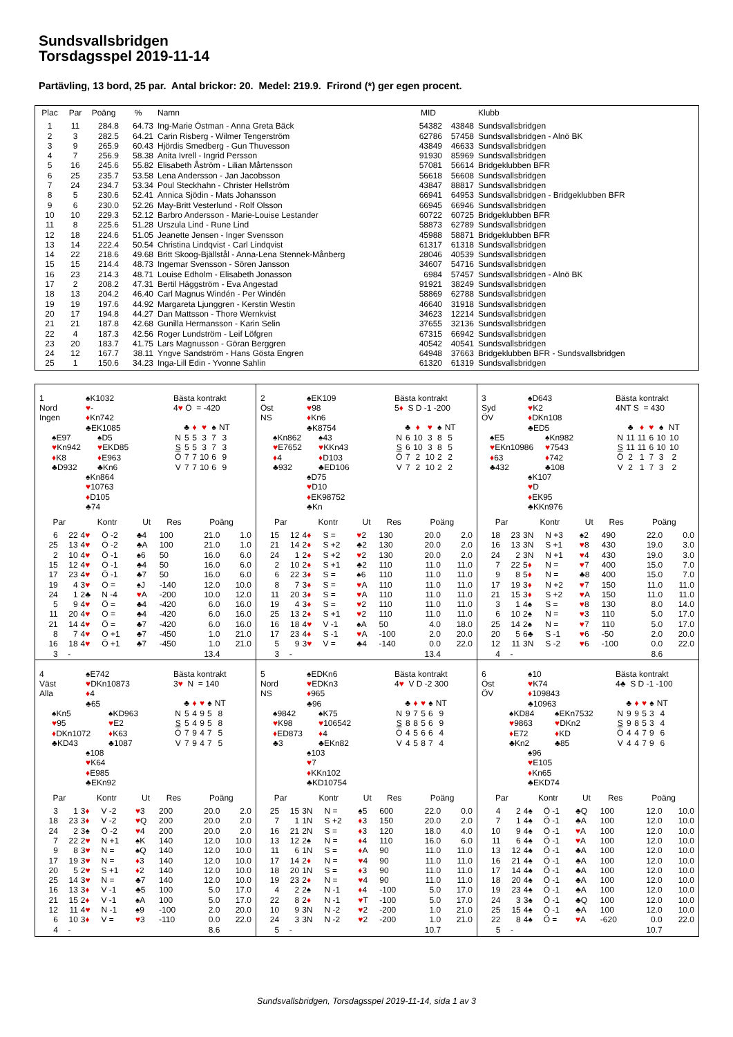Sundsvallsbridgen
Torsdagsspel 2019-11-14
Partävling, 13 bord, 25 par. Antal brickor: 20. Medel: 219.9. Frirond (*) ger egen procent.
| Plac | Par | Poäng | % | Namn | MID | | Klubb |
| --- | --- | --- | --- | --- | --- | --- | --- |
| 1 | 11 | 284.8 | 64.73 | Ing-Marie Östman - Anna Greta Bäck | 54382 | 43848 | Sundsvallsbridgen |
| 2 | 3 | 282.5 | 64.21 | Carin Risberg - Wilmer Tengerström | 62786 | 57458 | Sundsvallsbridgen - Alnö BK |
| 3 | 9 | 265.9 | 60.43 | Hjördis Smedberg - Gun Thuvesson | 43849 | 46633 | Sundsvallsbridgen |
| 4 | 7 | 256.9 | 58.38 | Anita Ivrell - Ingrid Persson | 91930 | 85969 | Sundsvallsbridgen |
| 5 | 16 | 245.6 | 55.82 | Elisabeth Åström - Lilian Mårtensson | 57081 | 56614 | Bridgeklubben BFR |
| 6 | 25 | 235.7 | 53.58 | Lena Andersson - Jan Jacobsson | 56618 | 56608 | Sundsvallsbridgen |
| 7 | 24 | 234.7 | 53.34 | Poul Steckhahn - Christer Hellström | 43847 | 88817 | Sundsvallsbridgen |
| 8 | 5 | 230.6 | 52.41 | Annica Sjödin - Mats Johansson | 66941 | 64953 | Sundsvallsbridgen - Bridgeklubben BFR |
| 9 | 6 | 230.0 | 52.26 | May-Britt Vesterlund - Rolf Olsson | 66945 | 66946 | Sundsvallsbridgen |
| 10 | 10 | 229.3 | 52.12 | Barbro Andersson - Marie-Louise Lestander | 60722 | 60725 | Bridgeklubben BFR |
| 11 | 8 | 225.6 | 51.28 | Urszula Lind - Rune Lind | 58873 | 62789 | Sundsvallsbridgen |
| 12 | 18 | 224.6 | 51.05 | Jeanette Jensen - Inger Svensson | 45988 | 58871 | Bridgeklubben BFR |
| 13 | 14 | 222.4 | 50.54 | Christina Lindqvist - Carl Lindqvist | 61317 | 61318 | Sundsvallsbridgen |
| 14 | 22 | 218.6 | 49.68 | Britt Skoog-Bjällstål - Anna-Lena Stennek-Månberg | 28046 | 40539 | Sundsvallsbridgen |
| 15 | 15 | 214.4 | 48.73 | Ingemar Svensson - Sören Jansson | 34607 | 54716 | Sundsvallsbridgen |
| 16 | 23 | 214.3 | 48.71 | Louise Edholm - Elisabeth Jonasson | 6984 | 57457 | Sundsvallsbridgen - Alnö BK |
| 17 | 2 | 208.2 | 47.31 | Bertil Häggström - Eva Angestad | 91921 | 38249 | Sundsvallsbridgen |
| 18 | 13 | 204.2 | 46.40 | Carl Magnus Windén - Per Windén | 58869 | 62788 | Sundsvallsbridgen |
| 19 | 19 | 197.6 | 44.92 | Margareta Ljunggren - Kerstin Westin | 46640 | 31918 | Sundsvallsbridgen |
| 20 | 17 | 194.8 | 44.27 | Dan Mattsson - Thore Wernkvist | 34623 | 12214 | Sundsvallsbridgen |
| 21 | 21 | 187.8 | 42.68 | Gunilla Hermansson - Karin Selin | 37655 | 32136 | Sundsvallsbridgen |
| 22 | 4 | 187.3 | 42.56 | Roger Lundström - Leif Löfgren | 67315 | 66942 | Sundsvallsbridgen |
| 23 | 20 | 183.7 | 41.75 | Lars Magnusson - Göran Berggren | 40542 | 40541 | Sundsvallsbridgen |
| 24 | 12 | 167.7 | 38.11 | Yngve Sandström - Hans Gösta Engren | 64948 | 37663 | Bridgeklubben BFR - Sundsvallsbridgen |
| 25 | 1 | 150.6 | 34.23 | Inga-Lill Edin - Yvonne Sahlin | 61320 | 61319 | Sundsvallsbridgen |
1
Nord
Ingen
♠K1032
♥-
♦Kn742
♣EK1085
♠E97
♥Kn942
♦K8
♣D932
♠D5
♥EKD85
♦E963
♣Kn6
♠Kn864
♥10763
♦D105
♣74
Bästa kontrakt
4♥ Ö = -420
| | ♣ | ♦ | ♥ | ♠ | NT |
| N | 5 | 5 | 3 | 7 | 3 |
| S | 5 | 5 | 3 | 7 | 3 |
| Ö | 7 | 7 | 10 | 6 | 9 |
| V | 7 | 7 | 10 | 6 | 9 |
| Par | | Kontr | | Ut | Res | Poäng | |
| --- | --- | --- | --- | --- | --- | --- | --- |
| 6 | 22 | 4 ♥ | Ö -2 | ♣4 | 100 | 21.0 | 1.0 |
| 25 | 13 | 4 ♥ | Ö -2 | ♣A | 100 | 21.0 | 1.0 |
| 2 | 10 | 4 ♥ | Ö -1 | ♠6 | 50 | 16.0 | 6.0 |
| 15 | 12 | 4 ♥ | Ö -1 | ♣4 | 50 | 16.0 | 6.0 |
| 17 | 23 | 4 ♥ | Ö -1 | ♣7 | 50 | 16.0 | 6.0 |
| 19 | 4 | 3 ♥ | Ö = | ♠J | -140 | 12.0 | 10.0 |
| 24 | 1 | 2♣ | N -4 | ♥ A | -200 | 10.0 | 12.0 |
| 5 | 9 | 4 ♥ | Ö = | ♣4 | -420 | 6.0 | 16.0 |
| 11 | 20 | 4 ♥ | Ö = | ♣4 | -420 | 6.0 | 16.0 |
| 21 | 14 | 4 ♥ | Ö = | ♣7 | -420 | 6.0 | 16.0 |
| 8 | 7 | 4 ♥ | Ö +1 | ♣7 | -450 | 1.0 | 21.0 |
| 16 | 18 | 4 ♥ | Ö +1 | ♣7 | -450 | 1.0 | 21.0 |
| 3 | - | | | | | 13.4 | |
2
Öst
NS
♠EK109
♥98
♦Kn6
♣K8754
♠Kn862
♥E7652
♦4
♣932
♠43
♥KKn43
♦D103
♣ED106
♠D75
♥D10
♦EK98752
♣Kn
Bästa kontrakt
5♦ S D -1 -200
| | ♣ | ♦ | ♥ | ♠ | NT |
| N | 6 | 10 | 3 | 8 | 5 |
| S | 6 | 10 | 3 | 8 | 5 |
| Ö | 7 | 2 | 10 | 2 | 2 |
| V | 7 | 2 | 10 | 2 | 2 |
| Par | | Kontr | | Ut | Res | Poäng | |
| --- | --- | --- | --- | --- | --- | --- | --- |
| 15 | 12 | 4 ♦ | S = | ♥ 2 | 130 | 20.0 | 2.0 |
| 21 | 14 | 2 ♦ | S +2 | ♣2 | 130 | 20.0 | 2.0 |
| 24 | 1 | 2 ♦ | S +2 | ♥ 2 | 130 | 20.0 | 2.0 |
| 2 | 10 | 2 ♦ | S +1 | ♣2 | 110 | 11.0 | 11.0 |
| 6 | 22 | 3 ♦ | S = | ♠6 | 110 | 11.0 | 11.0 |
| 8 | 7 | 3 ♦ | S = | ♥ A | 110 | 11.0 | 11.0 |
| 11 | 20 | 3 ♦ | S = | ♥ A | 110 | 11.0 | 11.0 |
| 19 | 4 | 3 ♦ | S = | ♥ 2 | 110 | 11.0 | 11.0 |
| 25 | 13 | 2 ♦ | S +1 | ♥ 2 | 110 | 11.0 | 11.0 |
| 16 | 18 | 4 ♥ | V -1 | ♠A | 50 | 4.0 | 18.0 |
| 17 | 23 | 4 ♦ | S -1 | ♥ A | -100 | 2.0 | 20.0 |
| 5 | 9 | 3 ♥ | V = | ♣4 | -140 | 0.0 | 22.0 |
| 3 | - | | | | | 13.4 | |
3
Syd
ÖV
♠D643
♥K2
♦DKn108
♣ED5
♠E5
♥EKn10986
♦63
♣432
♠Kn982
♥7543
♦742
♣108
♠K107
♥D
♦EK95
♣KKn976
Bästa kontrakt
4NT S = 430
| | ♣ | ♦ | ♥ | ♠ | NT |
| N | 11 | 11 | 6 | 10 | 10 |
| S | 11 | 11 | 6 | 10 | 10 |
| Ö | 2 | 1 | 7 | 3 | 2 |
| V | 2 | 1 | 7 | 3 | 2 |
| Par | | Kontr | | Ut | Res | Poäng | |
| --- | --- | --- | --- | --- | --- | --- | --- |
| 18 | 23 | 3N | N +3 | ♠2 | 490 | 22.0 | 0.0 |
| 16 | 13 | 3N | S +1 | ♥ 8 | 430 | 19.0 | 3.0 |
| 24 | 2 | 3N | N +1 | ♥ 4 | 430 | 19.0 | 3.0 |
| 7 | 22 | 5 ♦ | N = | ♥ 7 | 400 | 15.0 | 7.0 |
| 9 | 8 | 5 ♦ | N = | ♣8 | 400 | 15.0 | 7.0 |
| 17 | 19 | 3 ♦ | N +2 | ♥ 7 | 150 | 11.0 | 11.0 |
| 21 | 15 | 3 ♦ | S +2 | ♥ A | 150 | 11.0 | 11.0 |
| 3 | 1 | 4♠ | S = | ♥ 8 | 130 | 8.0 | 14.0 |
| 6 | 10 | 2♠ | N = | ♥ 3 | 110 | 5.0 | 17.0 |
| 25 | 14 | 2♠ | N = | ♥ 7 | 110 | 5.0 | 17.0 |
| 20 | 5 | 6♣ | S -1 | ♥ 6 | -50 | 2.0 | 20.0 |
| 12 | 11 | 3N | S -2 | ♥ 6 | -100 | 0.0 | 22.0 |
| 4 | - | | | | | 8.6 | |
4
Väst
Alla
♠E742
♥DKn10873
♦4
♣65
♠Kn5
♥95
♦DKn1072
♣KD43
♠KD963
♥E2
♦K63
♣1087
♠108
♥K64
♦E985
♣EKn92
Bästa kontrakt
3♥ N = 140
| | ♣ | ♦ | ♥ | ♠ | NT |
| N | 5 | 4 | 9 | 5 | 8 |
| S | 5 | 4 | 9 | 5 | 8 |
| Ö | 7 | 9 | 4 | 7 | 5 |
| V | 7 | 9 | 4 | 7 | 5 |
| Par | | Kontr | | Ut | Res | Poäng | |
| --- | --- | --- | --- | --- | --- | --- | --- |
| 3 | 1 | 3 ♦ | V -2 | ♥ 3 | 200 | 20.0 | 2.0 |
| 18 | 23 | 3 ♦ | V -2 | ♥ Q | 200 | 20.0 | 2.0 |
| 24 | 2 | 3♠ | Ö -2 | ♥ 4 | 200 | 20.0 | 2.0 |
| 7 | 22 | 2 ♥ | N +1 | ♠K | 140 | 12.0 | 10.0 |
| 9 | 8 | 3 ♥ | N = | ♠Q | 140 | 12.0 | 10.0 |
| 17 | 19 | 3 ♥ | N = | ♦ 3 | 140 | 12.0 | 10.0 |
| 20 | 5 | 2 ♥ | S +1 | ♦ 2 | 140 | 12.0 | 10.0 |
| 25 | 14 | 3 ♥ | N = | ♣7 | 140 | 12.0 | 10.0 |
| 16 | 13 | 3 ♦ | V -1 | ♣5 | 100 | 5.0 | 17.0 |
| 21 | 15 | 2 ♦ | V -1 | ♠A | 100 | 5.0 | 17.0 |
| 12 | 11 | 4 ♥ | N -1 | ♠9 | -100 | 2.0 | 20.0 |
| 6 | 10 | 3 ♦ | V = | ♥ 3 | -110 | 0.0 | 22.0 |
| 4 | - | | | | | 8.6 | |
5
Nord
NS
♠EDKn6
♥EDKn3
♦965
♣96
♠9842
♥K98
♦ED873
♣3
♠K75
♥106542
♦4
♣EKn82
♠103
♥7
♦KKn102
♣KD10754
Bästa kontrakt
4♥ V D -2 300
| | ♣ | ♦ | ♥ | ♠ | NT |
| N | 9 | 7 | 5 | 6 | 9 |
| S | 8 | 8 | 5 | 6 | 9 |
| Ö | 4 | 5 | 6 | 6 | 4 |
| V | 4 | 5 | 8 | 7 | 4 |
| Par | | Kontr | | Ut | Res | Poäng | |
| --- | --- | --- | --- | --- | --- | --- | --- |
| 25 | 15 | 3N | N = | ♠5 | 600 | 22.0 | 0.0 |
| 7 | 1 | 1N | S +2 | ♦ 3 | 150 | 20.0 | 2.0 |
| 16 | 21 | 2N | S = | ♦ 3 | 120 | 18.0 | 4.0 |
| 13 | 12 | 2♠ | N = | ♦ 4 | 110 | 16.0 | 6.0 |
| 11 | 6 | 1N | S = | ♦ A | 90 | 11.0 | 11.0 |
| 17 | 14 | 2 ♦ | N = | ♥ 4 | 90 | 11.0 | 11.0 |
| 18 | 20 | 1N | S = | ♦ 3 | 90 | 11.0 | 11.0 |
| 19 | 23 | 2 ♦ | N = | ♥ 4 | 90 | 11.0 | 11.0 |
| 4 | 2 | 2♠ | N -1 | ♦ 4 | -100 | 5.0 | 17.0 |
| 22 | 8 | 2 ♦ | N -1 | ♥ T | -100 | 5.0 | 17.0 |
| 10 | 9 | 3N | N -2 | ♥ 2 | -200 | 1.0 | 21.0 |
| 24 | 3 | 3N | N -2 | ♥ 2 | -200 | 1.0 | 21.0 |
| 5 | - | | | | | 10.7 | |
6
Öst
ÖV
♠10
♥K74
♦109843
♣10963
♠KD84
♥9863
♦E72
♣Kn2
♠EKn7532
♥DKn2
♦KD
♣85
♠96
♥E105
♦Kn65
♣EKD74
Bästa kontrakt
4♣ S D -1 -100
| | ♣ | ♦ | ♥ | ♠ | NT |
| N | 9 | 9 | 5 | 3 | 4 |
| S | 9 | 8 | 5 | 3 | 4 |
| Ö | 4 | 4 | 7 | 9 | 6 |
| V | 4 | 4 | 7 | 9 | 6 |
| Par | | Kontr | | Ut | Res | Poäng | |
| --- | --- | --- | --- | --- | --- | --- | --- |
| 4 | 2 | 4♠ | Ö -1 | ♣Q | 100 | 12.0 | 10.0 |
| 7 | 1 | 4♠ | Ö -1 | ♣A | 100 | 12.0 | 10.0 |
| 10 | 9 | 4♠ | Ö -1 | ♥ A | 100 | 12.0 | 10.0 |
| 11 | 6 | 4♠ | Ö -1 | ♥ A | 100 | 12.0 | 10.0 |
| 13 | 12 | 4♠ | Ö -1 | ♣A | 100 | 12.0 | 10.0 |
| 16 | 21 | 4♠ | Ö -1 | ♣A | 100 | 12.0 | 10.0 |
| 17 | 14 | 4♠ | Ö -1 | ♣A | 100 | 12.0 | 10.0 |
| 18 | 20 | 4♠ | Ö -1 | ♣A | 100 | 12.0 | 10.0 |
| 19 | 23 | 4♠ | Ö -1 | ♣A | 100 | 12.0 | 10.0 |
| 24 | 3 | 3♠ | Ö -1 | ♣Q | 100 | 12.0 | 10.0 |
| 25 | 15 | 4♠ | Ö -1 | ♣A | 100 | 12.0 | 10.0 |
| 22 | 8 | 4♠ | Ö = | ♥ A | -620 | 0.0 | 22.0 |
| 5 | - | | | | | 10.7 | |
Sundsvallsbridgen, Torsdagsspel 2019-11-14, sida 1 av 3